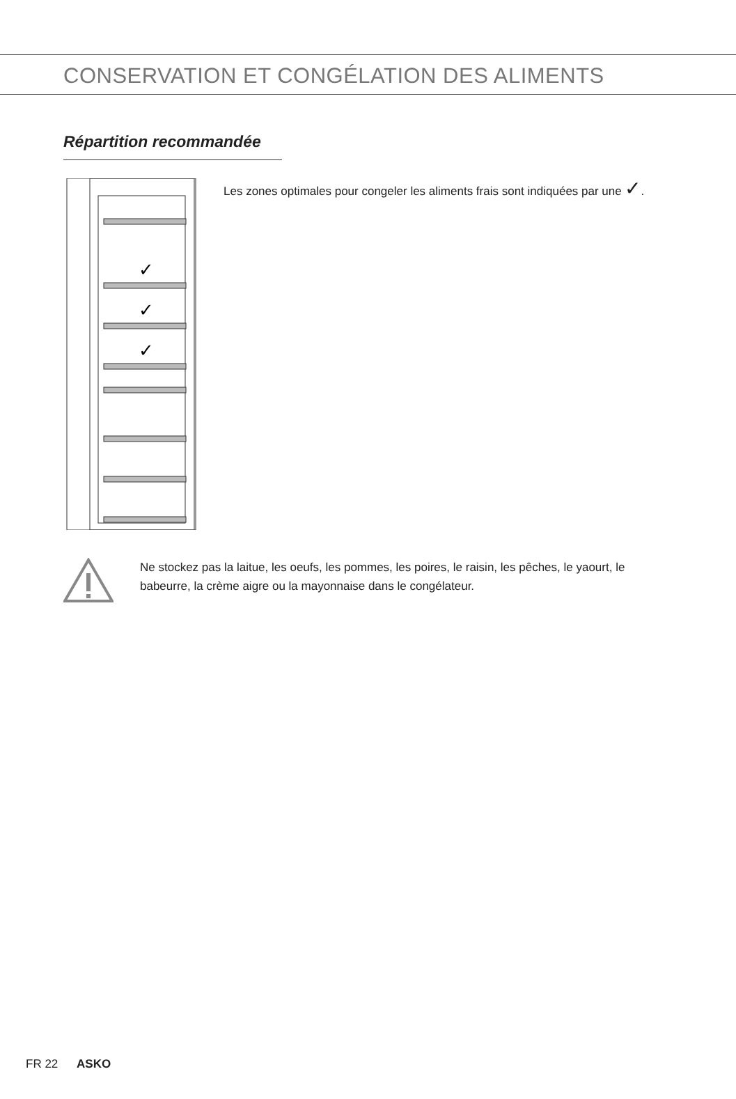CONSERVATION ET CONGÉLATION DES ALIMENTS
Répartition recommandée
✓
✓
✓
Les zones optimales pour congeler les aliments frais sont indiquées par une ✓.
Ne stockez pas la laitue, les oeufs, les pommes, les poires, le raisin, les pêches, le yaourt, le babeurre, la crème aigre ou la mayonnaise dans le congélateur.
FR 22 ASKO